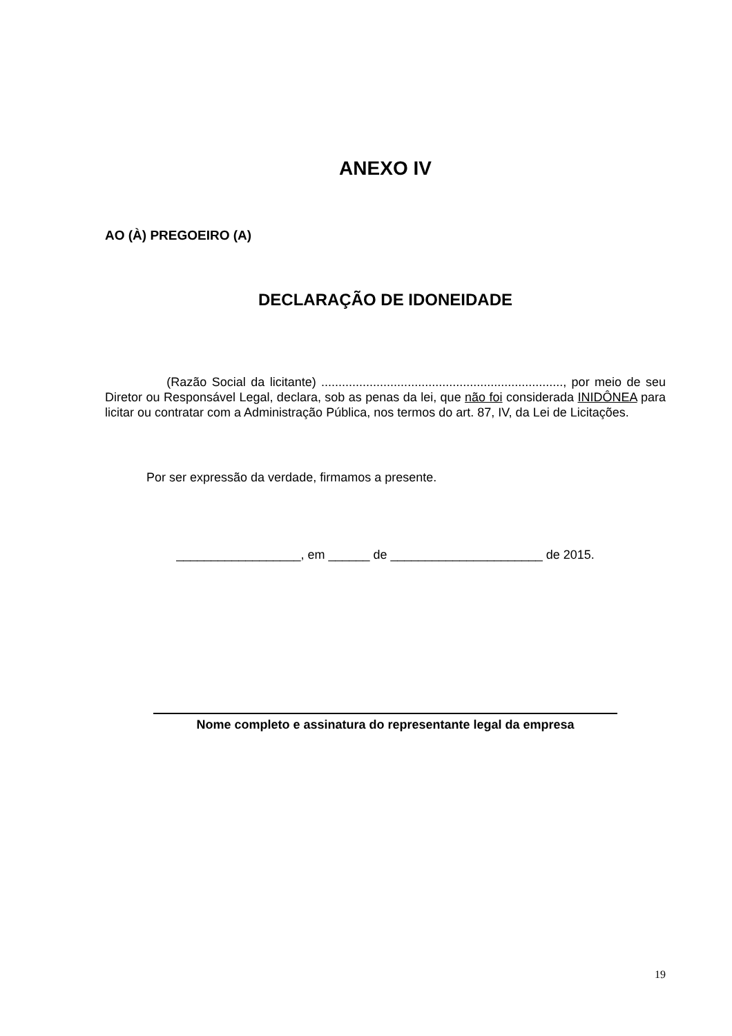ANEXO IV
AO (À) PREGOEIRO (A)
DECLARAÇÃO DE IDONEIDADE
(Razão Social da licitante) ......................................................................, por meio de seu Diretor ou Responsável Legal, declara, sob as penas da lei, que não foi considerada INIDÔNEA para licitar ou contratar com a Administração Pública, nos termos do art. 87, IV, da Lei de Licitações.
Por ser expressão da verdade, firmamos a presente.
__________________, em ______ de ______________________ de 2015.
Nome completo e assinatura do representante legal da empresa
19